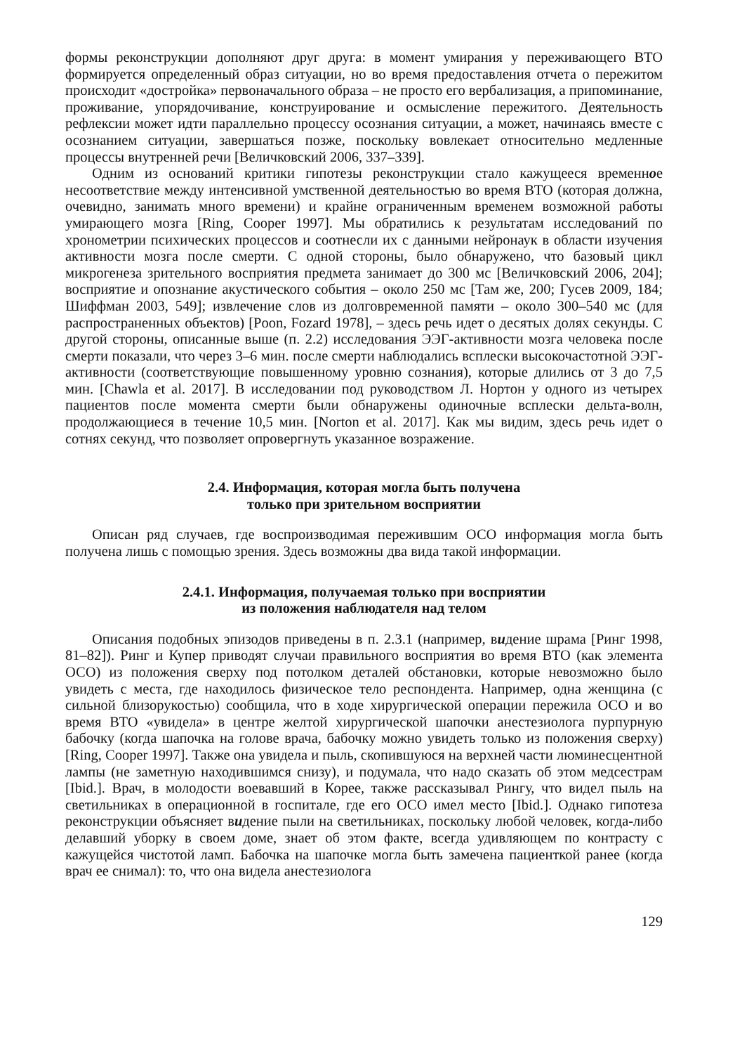формы реконструкции дополняют друг друга: в момент умирания у переживающего ВТО формируется определенный образ ситуации, но во время предоставления отчета о пережитом происходит «достройка» первоначального образа – не просто его вербализация, а припоминание, проживание, упорядочивание, конструирование и осмысление пережитого. Деятельность рефлексии может идти параллельно процессу осознания ситуации, а может, начинаясь вместе с осознанием ситуации, завершаться позже, поскольку вовлекает относительно медленные процессы внутренней речи [Величковский 2006, 337–339].
Одним из оснований критики гипотезы реконструкции стало кажущееся временное несоответствие между интенсивной умственной деятельностью во время ВТО (которая должна, очевидно, занимать много времени) и крайне ограниченным временем возможной работы умирающего мозга [Ring, Cooper 1997]. Мы обратились к результатам исследований по хронометрии психических процессов и соотнесли их с данными нейронаук в области изучения активности мозга после смерти. С одной стороны, было обнаружено, что базовый цикл микрогенеза зрительного восприятия предмета занимает до 300 мс [Величковский 2006, 204]; восприятие и опознание акустического события – около 250 мс [Там же, 200; Гусев 2009, 184; Шиффман 2003, 549]; извлечение слов из долговременной памяти – около 300–540 мс (для распространенных объектов) [Poon, Fozard 1978], – здесь речь идет о десятых долях секунды. С другой стороны, описанные выше (п. 2.2) исследования ЭЭГ-активности мозга человека после смерти показали, что через 3–6 мин. после смерти наблюдались всплески высокочастотной ЭЭГ-активности (соответствующие повышенному уровню сознания), которые длились от 3 до 7,5 мин. [Chawla et al. 2017]. В исследовании под руководством Л. Нортон у одного из четырех пациентов после момента смерти были обнаружены одиночные всплески дельта-волн, продолжающиеся в течение 10,5 мин. [Norton et al. 2017]. Как мы видим, здесь речь идет о сотнях секунд, что позволяет опровергнуть указанное возражение.
2.4. Информация, которая могла быть получена
только при зрительном восприятии
Описан ряд случаев, где воспроизводимая пережившим ОСО информация могла быть получена лишь с помощью зрения. Здесь возможны два вида такой информации.
2.4.1. Информация, получаемая только при восприятии
из положения наблюдателя над телом
Описания подобных эпизодов приведены в п. 2.3.1 (например, видение шрама [Ринг 1998, 81–82]). Ринг и Купер приводят случаи правильного восприятия во время ВТО (как элемента ОСО) из положения сверху под потолком деталей обстановки, которые невозможно было увидеть с места, где находилось физическое тело респондента. Например, одна женщина (с сильной близорукостью) сообщила, что в ходе хирургической операции пережила ОСО и во время ВТО «увидела» в центре желтой хирургической шапочки анестезиолога пурпурную бабочку (когда шапочка на голове врача, бабочку можно увидеть только из положения сверху) [Ring, Cooper 1997]. Также она увидела и пыль, скопившуюся на верхней части люминесцентной лампы (не заметную находившимся снизу), и подумала, что надо сказать об этом медсестрам [Ibid.]. Врач, в молодости воевавший в Корее, также рассказывал Рингу, что видел пыль на светильниках в операционной в госпитале, где его ОСО имел место [Ibid.]. Однако гипотеза реконструкции объясняет видение пыли на светильниках, поскольку любой человек, когда-либо делавший уборку в своем доме, знает об этом факте, всегда удивляющем по контрасту с кажущейся чистотой ламп. Бабочка на шапочке могла быть замечена пациенткой ранее (когда врач ее снимал): то, что она видела анестезиолога
129